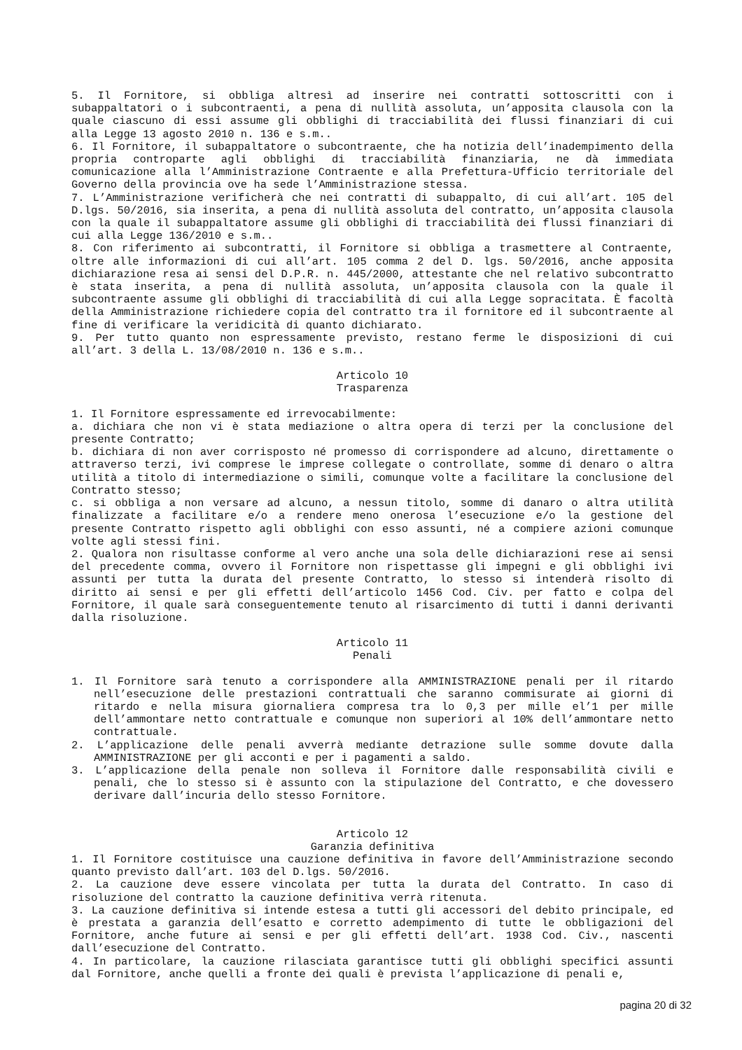5. Il Fornitore, si obbliga altresì ad inserire nei contratti sottoscritti con i subappaltatori o i subcontraenti, a pena di nullità assoluta, un’apposita clausola con la quale ciascuno di essi assume gli obblighi di tracciabilità dei flussi finanziari di cui alla Legge 13 agosto 2010 n. 136 e s.m..
6. Il Fornitore, il subappaltatore o subcontraente, che ha notizia dell’inadempimento della propria controparte agli obblighi di tracciabilità finanziaria, ne dà immediata comunicazione alla l’Amministrazione Contraente e alla Prefettura-Ufficio territoriale del Governo della provincia ove ha sede l’Amministrazione stessa.
7. L’Amministrazione verificherà che nei contratti di subappalto, di cui all’art. 105 del D.lgs. 50/2016, sia inserita, a pena di nullità assoluta del contratto, un’apposita clausola con la quale il subappaltatore assume gli obblighi di tracciabilità dei flussi finanziari di cui alla Legge 136/2010 e s.m..
8. Con riferimento ai subcontratti, il Fornitore si obbliga a trasmettere al Contraente, oltre alle informazioni di cui all’art. 105 comma 2 del D. lgs. 50/2016, anche apposita dichiarazione resa ai sensi del D.P.R. n. 445/2000, attestante che nel relativo subcontratto è stata inserita, a pena di nullità assoluta, un’apposita clausola con la quale il subcontraente assume gli obblighi di tracciabilità di cui alla Legge sopracitata. È facoltà della Amministrazione richiedere copia del contratto tra il fornitore ed il subcontraente al fine di verificare la veridicità di quanto dichiarato.
9. Per tutto quanto non espressamente previsto, restano ferme le disposizioni di cui all’art. 3 della L. 13/08/2010 n. 136 e s.m..
Articolo 10
Trasparenza
1. Il Fornitore espressamente ed irrevocabilmente:
a. dichiara che non vi è stata mediazione o altra opera di terzi per la conclusione del presente Contratto;
b. dichiara di non aver corrisposto né promesso di corrispondere ad alcuno, direttamente o attraverso terzi, ivi comprese le imprese collegate o controllate, somme di denaro o altra utilità a titolo di intermediazione o simili, comunque volte a facilitare la conclusione del Contratto stesso;
c. si obbliga a non versare ad alcuno, a nessun titolo, somme di danaro o altra utilità finalizzate a facilitare e/o a rendere meno onerosa l’esecuzione e/o la gestione del presente Contratto rispetto agli obblighi con esso assunti, né a compiere azioni comunque volte agli stessi fini.
2. Qualora non risultasse conforme al vero anche una sola delle dichiarazioni rese ai sensi del precedente comma, ovvero il Fornitore non rispettasse gli impegni e gli obblighi ivi assunti per tutta la durata del presente Contratto, lo stesso si intenderà risolto di diritto ai sensi e per gli effetti dell’articolo 1456 Cod. Civ. per fatto e colpa del Fornitore, il quale sarà conseguentemente tenuto al risarcimento di tutti i danni derivanti dalla risoluzione.
Articolo 11
Penali
1. Il Fornitore sarà tenuto a corrispondere alla AMMINISTRAZIONE penali per il ritardo nell’esecuzione delle prestazioni contrattuali che saranno commisurate ai giorni di ritardo e nella misura giornaliera compresa tra lo 0,3 per mille el’1 per mille dell’ammontare netto contrattuale e comunque non superiori al 10% dell’ammontare netto contrattuale.
2. L’applicazione delle penali avverrà mediante detrazione sulle somme dovute dalla AMMINISTRAZIONE per gli acconti e per i pagamenti a saldo.
3. L’applicazione della penale non solleva il Fornitore dalle responsabilità civili e penali, che lo stesso si è assunto con la stipulazione del Contratto, e che dovessero derivare dall’incuria dello stesso Fornitore.
Articolo 12
Garanzia definitiva
1. Il Fornitore costituisce una cauzione definitiva in favore dell’Amministrazione secondo quanto previsto dall’art. 103 del D.lgs. 50/2016.
2. La cauzione deve essere vincolata per tutta la durata del Contratto. In caso di risoluzione del contratto la cauzione definitiva verrà ritenuta.
3. La cauzione definitiva si intende estesa a tutti gli accessori del debito principale, ed è prestata a garanzia dell’esatto e corretto adempimento di tutte le obbligazioni del Fornitore, anche future ai sensi e per gli effetti dell’art. 1938 Cod. Civ., nascenti dall’esecuzione del Contratto.
4. In particolare, la cauzione rilasciata garantisce tutti gli obblighi specifici assunti dal Fornitore, anche quelli a fronte dei quali è prevista l’applicazione di penali e,
pagina 20 di 32